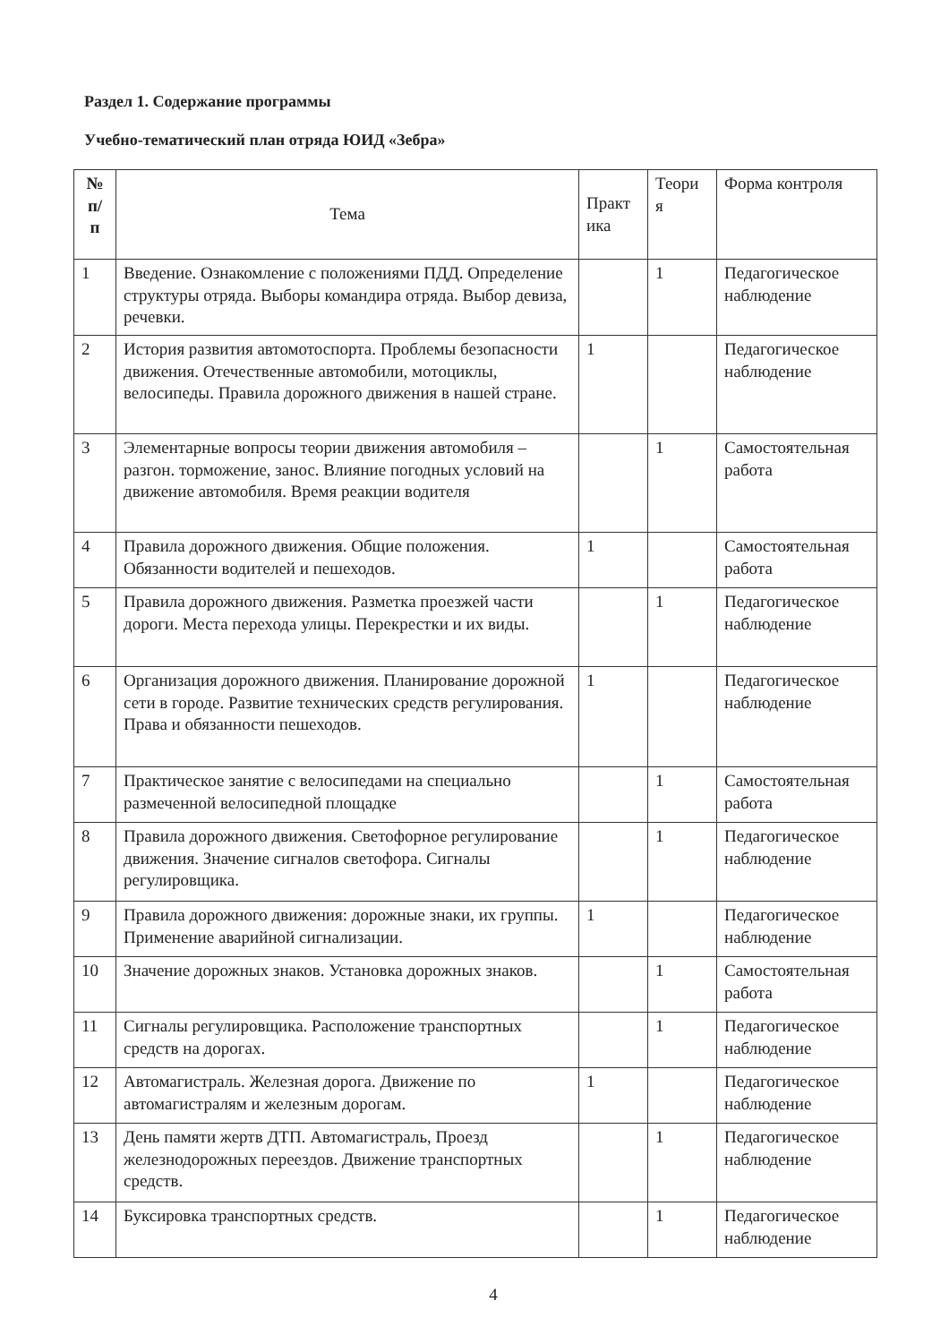Раздел 1. Содержание программы
Учебно-тематический план отряда ЮИД «Зебра»
| № п/ п | Тема | Практ ика | Теори я | Форма контроля |
| --- | --- | --- | --- | --- |
| 1 | Введение. Ознакомление с положениями ПДД. Определение структуры отряда. Выборы командира отряда. Выбор девиза, речевки. | | 1 | Педагогическое наблюдение |
| 2 | История развития автомотоспорта. Проблемы безопасности движения. Отечественные автомобили, мотоциклы, велосипеды. Правила дорожного движения в нашей стране. | 1 | | Педагогическое наблюдение |
| 3 | Элементарные вопросы теории движения автомобиля – разгон. торможение, занос. Влияние погодных условий на движение автомобиля. Время реакции водителя | | 1 | Самостоятельная работа |
| 4 | Правила дорожного движения. Общие положения. Обязанности водителей и пешеходов. | 1 | | Самостоятельная работа |
| 5 | Правила дорожного движения. Разметка проезжей части дороги. Места перехода улицы. Перекрестки и их виды. | | 1 | Педагогическое наблюдение |
| 6 | Организация дорожного движения. Планирование дорожной сети в городе. Развитие технических средств регулирования. Права и обязанности пешеходов. | 1 | | Педагогическое наблюдение |
| 7 | Практическое занятие с велосипедами на специально размеченной велосипедной площадке | | 1 | Самостоятельная работа |
| 8 | Правила дорожного движения. Светофорное регулирование движения. Значение сигналов светофора. Сигналы регулировщика. | | 1 | Педагогическое наблюдение |
| 9 | Правила дорожного движения: дорожные знаки, их группы. Применение аварийной сигнализации. | 1 | | Педагогическое наблюдение |
| 10 | Значение дорожных знаков. Установка дорожных знаков. | | 1 | Самостоятельная работа |
| 11 | Сигналы регулировщика. Расположение транспортных средств на дорогах. | | 1 | Педагогическое наблюдение |
| 12 | Автомагистраль. Железная дорога. Движение по автомагистралям и железным дорогам. | 1 | | Педагогическое наблюдение |
| 13 | День памяти жертв ДТП. Автомагистраль, Проезд железнодорожных переездов. Движение транспортных средств. | | 1 | Педагогическое наблюдение |
| 14 | Буксировка транспортных средств. | | 1 | Педагогическое наблюдение |
4